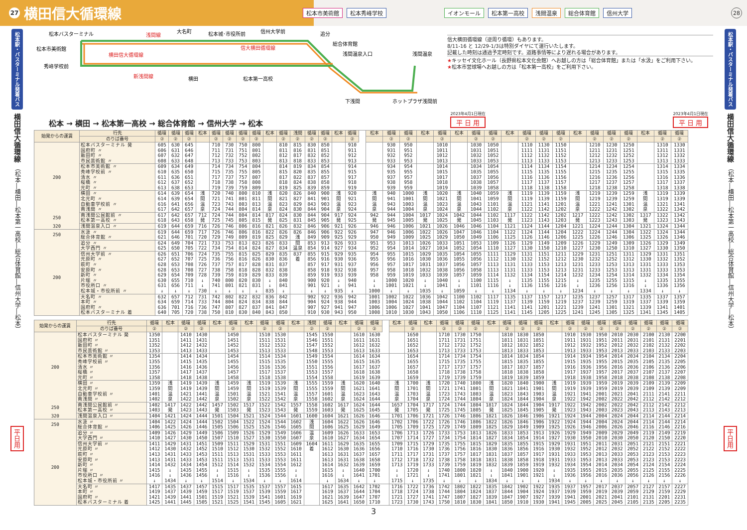27
横田信大循環線
松本市美術館 松本秀峰学校 イオンモール 松本第一高校 浅間温泉 総合体育館 信州大学
28
松本駅・バスターミナル発着バス
横田信大循環線 （松本―横田―松本第一高校―総合体育館―信州大学―松本）
平日用
松本バスターミナル
浅間線
大名町
松本城･市役所前
信州大学前
追分
総合体育館
松本市美術館
横田信大循環線
信大横田循環線
浅間温泉入口
浅間温泉
秀峰学校前
新浅間線
横田
松本第一高校
下浅間
ホットプラザ浅間前
信大横田循環線（逆周り循環）もあります。
8/11-16 と 12/29-1/3は特別ダイヤにて運行いたします。
記載した時刻は通過予定時刻です。道路事情等により遅れる場合があります。
★キッセイ文化ホール（長野県松本文化会館）へお越しの方は「総合体育館」または「水汲」をご利用下さい。
★松本市営球場へお越しの方は「松本第一高校」をご利用下さい。
松本 → 横田 → 松本第一高校 → 総合体育館 → 信州大学 → 松本
2023年4月1日現在
平 日 用
2023年4月1日現在
平 日 用
| 始発からの運賃 | 行先 | 循環 | 循環 | 循環 | 松本 | 循環 | 循環 | 循環 | 循環 | 松本 | 循環 | 浅間 | 循環 | 循環 | 松本 | 循環 | | 松本 | 循環 | 循環 | 松本 | 循環 | 松本 | 循環 | 循環 | 松本 | 循環 | 循環 | 循環 | 松本 | 循環 | 循環 | 循環 | 松本 | 循環 | 循環 |
| | のりば番号 | ② | ② | ② | | ② | ② | ② | ② | | ② | ② | ② | ② | | ② | | | ② | ② | | ② | | ② | ② | | ② | ② | ② | | ② | ② | ② | | ② | ② |
| 200 | 松本バスターミナル 発 | 605 | 630 | 645 | | 710 | 730 | 750 | 800 | | 810 | 815 | 830 | 850 | | 910 | | | 930 | 950 | | 1010 | | 1030 | 1050 | | 1110 | 1130 | 1150 | | 1210 | 1230 | 1250 | | 1310 | 1330 |
| | 国府町 〃 | 606 | 631 | 646 | | 711 | 731 | 751 | 801 | | 811 | 816 | 831 | 851 | | 911 | | | 931 | 951 | | 1011 | | 1031 | 1051 | | 1111 | 1131 | 1151 | | 1211 | 1231 | 1251 | | 1311 | 1331 |
| | 飯田町 〃 | 607 | 632 | 647 | | 712 | 732 | 752 | 802 | | 812 | 817 | 832 | 852 | | 912 | | | 932 | 952 | | 1012 | | 1032 | 1052 | | 1112 | 1132 | 1152 | | 1212 | 1232 | 1252 | | 1312 | 1332 |
| | 市民芸術館 〃 | 608 | 633 | 648 | | 713 | 733 | 753 | 803 | | 813 | 818 | 833 | 853 | | 913 | | | 933 | 953 | | 1013 | | 1033 | 1053 | | 1113 | 1133 | 1153 | | 1213 | 1233 | 1253 | | 1313 | 1333 |
| | 松本市美術館 〃 | 609 | 634 | 649 | | 714 | 734 | 754 | 804 | | 814 | 819 | 834 | 854 | | 914 | | | 934 | 954 | | 1014 | | 1034 | 1054 | | 1114 | 1134 | 1154 | | 1214 | 1234 | 1254 | | 1314 | 1334 |
| | 秀峰学校前 〃 | 610 | 635 | 650 | | 715 | 735 | 755 | 805 | | 815 | 820 | 835 | 855 | | 915 | | | 935 | 955 | | 1015 | | 1035 | 1055 | | 1115 | 1135 | 1155 | | 1215 | 1235 | 1255 | | 1315 | 1335 |
| | 清水 〃 | 611 | 636 | 651 | | 717 | 737 | 757 | 807 | | 817 | 822 | 837 | 857 | | 917 | | | 937 | 957 | | 1017 | | 1037 | 1056 | | 1116 | 1136 | 1156 | | 1216 | 1236 | 1256 | | 1316 | 1336 |
| | 桜橋 〃 | 612 | 637 | 652 | | 718 | 738 | 758 | 808 | | 818 | 824 | 838 | 858 | | 918 | | | 938 | 958 | | 1018 | | 1038 | 1057 | | 1117 | 1137 | 1157 | | 1217 | 1237 | 1257 | | 1317 | 1337 |
| | 元町 〃 | 613 | 638 | 653 | | 719 | 739 | 759 | 809 | | 819 | 825 | 839 | 859 | | 919 | | | 939 | 959 | | 1019 | | 1039 | 1058 | | 1118 | 1138 | 1158 | | 1218 | 1238 | 1258 | | 1318 | 1338 |
| | 横田 〃 | 614 | 639 | 654 | 浅 | 720 | 740 | 800 | 810 | 浅 | 820 | 826 | 840 | 900 | 浅 | 920 | | 浅 | 940 | 1000 | 浅 | 1020 | 浅 | 1040 | 1059 | 浅 | 1119 | 1139 | 1159 | 浅 | 1219 | 1239 | 1259 | 浅 | 1319 | 1339 |
| | 北元町 〃 | 614 | 639 | 654 | 間 | 721 | 741 | 801 | 811 | 間 | 821 | 827 | 841 | 901 | 間 | 921 | | 間 | 941 | 1001 | 間 | 1021 | 間 | 1041 | 1059 | 間 | 1119 | 1139 | 1159 | 間 | 1219 | 1239 | 1259 | 間 | 1319 | 1339 |
| | 自動車学校前 〃 | 616 | 641 | 656 | 温 | 723 | 743 | 803 | 813 | 温 | 823 | 829 | 843 | 903 | 温 | 923 | | 温 | 943 | 1003 | 温 | 1023 | 温 | 1043 | 1101 | 温 | 1121 | 1141 | 1201 | 温 | 1221 | 1241 | 1301 | 温 | 1321 | 1341 |
| | 南浅間 〃 | 617 | 642 | 657 | 泉 | 724 | 744 | 804 | 814 | 泉 | 824 | 830 | 844 | 904 | 泉 | 924 | | 泉 | 944 | 1004 | 泉 | 1024 | 泉 | 1044 | 1102 | 泉 | 1122 | 1142 | 1202 | 泉 | 1222 | 1242 | 1302 | 泉 | 1322 | 1342 |
| 250 | 南浅間公民館前 〃 | 617 | 642 | 657 | 712 | 724 | 744 | 804 | 814 | 817 | 824 | 830 | 844 | 904 | 917 | 924 | | 942 | 944 | 1004 | 1017 | 1024 | 1042 | 1044 | 1102 | 1117 | 1122 | 1142 | 1202 | 1217 | 1222 | 1242 | 1302 | 1317 | 1322 | 1342 |
| | 松本第一高校 〃 | 618 | 643 | 658 | 発 | 725 | 745 | 805 | 815 | 発 | 825 | 831 | 845 | 905 | 発 | 925 | | 発 | 945 | 1005 | 発 | 1025 | 発 | 1045 | 1103 | 発 | 1123 | 1143 | 1203 | 発 | 1223 | 1243 | 1303 | 発 | 1323 | 1343 |
| 320 | 浅間温泉入口 〃 | 619 | 644 | 659 | 716 | 726 | 746 | 806 | 816 | 821 | 826 | 832 | 846 | 906 | 921 | 926 | | 946 | 946 | 1006 | 1021 | 1026 | 1046 | 1046 | 1104 | 1121 | 1124 | 1144 | 1204 | 1221 | 1224 | 1244 | 1304 | 1321 | 1324 | 1344 |
| 250 | 水汲 〃 | 619 | 644 | 659 | 717 | 726 | 746 | 806 | 816 | 822 | 826 | 826 | 846 | 906 | 922 | 926 | | 947 | 946 | 1006 | 1022 | 1026 | 1047 | 1046 | 1104 | 1122 | 1124 | 1144 | 1204 | 1222 | 1224 | 1244 | 1304 | 1322 | 1324 | 1344 |
| | 総合体育館 〃 | 621 | 646 | 701 | 720 | 729 | 749 | 809 | 819 | 825 | 829 | 浅 | 849 | 909 | 925 | 929 | | 950 | 949 | 1009 | 1025 | 1029 | 1050 | 1049 | 1106 | 1125 | 1126 | 1146 | 1206 | 1225 | 1226 | 1246 | 1306 | 1325 | 1326 | 1346 |
| 200 | 追分 〃 | 624 | 649 | 704 | 721 | 733 | 753 | 813 | 823 | 826 | 833 | 間 | 853 | 913 | 926 | 933 | | 951 | 953 | 1013 | 1026 | 1033 | 1051 | 1053 | 1109 | 1126 | 1129 | 1149 | 1209 | 1226 | 1229 | 1249 | 1309 | 1326 | 1329 | 1349 |
| | 大学西門 〃 | 625 | 650 | 705 | 722 | 734 | 754 | 814 | 824 | 827 | 834 | 温泉 | 854 | 914 | 927 | 934 | | 952 | 954 | 1014 | 1027 | 1034 | 1052 | 1054 | 1110 | 1127 | 1130 | 1150 | 1210 | 1227 | 1230 | 1250 | 1310 | 1327 | 1330 | 1350 |
| | 信州大学前 〃 | 626 | 651 | 706 | 724 | 735 | 755 | 815 | 825 | 829 | 835 | 837 | 855 | 915 | 929 | 935 | | 954 | 955 | 1015 | 1029 | 1035 | 1054 | 1055 | 1111 | 1129 | 1131 | 1151 | 1211 | 1229 | 1231 | 1251 | 1311 | 1329 | 1331 | 1351 |
| | 元原町 〃 | 627 | 652 | 707 | 725 | 736 | 756 | 816 | 826 | 830 | 836 | 着 | 856 | 916 | 930 | 936 | | 955 | 956 | 1016 | 1030 | 1036 | 1055 | 1056 | 1112 | 1130 | 1132 | 1152 | 1212 | 1230 | 1232 | 1252 | 1312 | 1330 | 1332 | 1352 |
| | 萩町 〃 | 628 | 653 | 708 | 726 | 737 | 757 | 817 | 828 | 831 | 837 | | 857 | 917 | 931 | 937 | | 956 | 957 | 1017 | 1031 | 1037 | 1056 | 1057 | 1113 | 1131 | 1133 | 1153 | 1213 | 1231 | 1233 | 1253 | 1313 | 1331 | 1333 | 1353 |
| | 安原町 〃 | 628 | 653 | 708 | 727 | 738 | 758 | 818 | 828 | 832 | 838 | | 858 | 918 | 932 | 938 | | 957 | 958 | 1018 | 1032 | 1038 | 1056 | 1058 | 1113 | 1131 | 1133 | 1153 | 1213 | 1231 | 1233 | 1253 | 1313 | 1331 | 1333 | 1353 |
| | 新町 〃 | 629 | 654 | 709 | 728 | 739 | 759 | 819 | 829 | 833 | 839 | | 859 | 919 | 933 | 939 | | 958 | 959 | 1019 | 1033 | 1039 | 1057 | 1059 | 1114 | 1132 | 1134 | 1154 | 1214 | 1232 | 1234 | 1254 | 1314 | 1332 | 1334 | 1354 |
| | 片端 〃 | 630 | 655 | 710 | ↓ | 740 | 800 | 820 | 830 | ↓ | 840 | | 900 | 920 | ↓ | 940 | | ↓ | 1000 | 1020 | ↓ | 1040 | ↓ | 1100 | 1115 | ↓ | 1135 | 1155 | 1215 | ↓ | 1235 | 1255 | 1315 | ↓ | 1335 | 1355 |
| | 市役所口 〃 | 631 | 656 | 711 | ↓ | 741 | 801 | 821 | 831 | ↓ | 841 | | 901 | 921 | ↓ | 941 | | ↓ | 1001 | 1021 | ↓ | 1041 | ↓ | 1101 | 1116 | ↓ | 1136 | 1156 | 1216 | ↓ | 1236 | 1256 | 1316 | ↓ | 1336 | 1356 |
| | 松本城・市役所前 〃 | ↓ | ↓ | ↓ | 730 | ↓ | ↓ | ↓ | ↓ | 835 | ↓ | | ↓ | ↓ | 935 | ↓ | | 1000 | ↓ | ↓ | 1035 | ↓ | 1059 | ↓ | ↓ | 1134 | ↓ | ↓ | ↓ | 1234 | ↓ | ↓ | ↓ | 1334 | ↓ | ↓ |
| | 大名町 〃 | 632 | 657 | 712 | 731 | 742 | 802 | 822 | 832 | 836 | 842 | | 902 | 922 | 936 | 942 | | 1001 | 1002 | 1022 | 1036 | 1042 | 1100 | 1102 | 1117 | 1135 | 1137 | 1157 | 1217 | 1235 | 1237 | 1257 | 1317 | 1335 | 1337 | 1357 |
| | 本町 〃 | 634 | 659 | 714 | 733 | 744 | 804 | 824 | 834 | 838 | 844 | | 904 | 924 | 938 | 944 | | 1003 | 1004 | 1024 | 1038 | 1044 | 1102 | 1104 | 1119 | 1137 | 1139 | 1159 | 1219 | 1237 | 1239 | 1259 | 1319 | 1337 | 1339 | 1359 |
| | 国府町 〃 | 636 | 701 | 716 | 736 | 747 | 807 | 827 | 837 | 841 | 847 | | 907 | 927 | 941 | 947 | | 1006 | 1006 | 1027 | 1041 | 1047 | 1104 | 1107 | 1121 | 1141 | 1141 | 1201 | 1221 | 1239 | 1241 | 1301 | 1321 | 1339 | 1341 | 1401 |
| | 松本バスターミナル 着 | 640 | 705 | 720 | 738 | 750 | 810 | 830 | 840 | 843 | 850 | | 910 | 930 | 943 | 950 | | 1008 | 1010 | 1030 | 1043 | 1050 | 1106 | 1110 | 1125 | 1141 | 1145 | 1205 | 1225 | 1241 | 1245 | 1305 | 1325 | 1341 | 1345 | 1405 |
| 始発からの運賃 | 行先 | 循環 | 松本 | 循環 | 循環 | 松本 | 循環 | 松本 | 循環 | 循環 | 松本 | 浅間 | 循環 | 松本 | 循環 | 循環 | | 松本 | 循環 | 松本 | 循環 | 循環 | 循環 | 松本 | 循環 | 循環 | 循環 | 松本 | 循環 | 循環 | 循環 | 循環 | 循環 | 循環 | 循環 | 循環 |
| | のりば番号 | ② | | ② | ② | | ② | | ② | ② | | ② | ② | | ② | ② | | | ② | | ② | ② | ② | | ② | ② | ② | | ② | ② | ② | ② | ② | ② | ② | ② |
| 200 | 松本バスターミナル 発 | 1350 | | 1410 | 1430 | | 1450 | | 1510 | 1530 | | 1545 | 1550 | | 1610 | 1630 | | | 1650 | | 1710 | 1730 | 1750 | | 1810 | 1830 | 1850 | | 1910 | 1930 | 1950 | 2010 | 2030 | 2100 | 2130 | 2200 |
| | 国府町 〃 | 1351 | | 1411 | 1431 | | 1451 | | 1511 | 1531 | | 1546 | 1551 | | 1611 | 1631 | | | 1651 | | 1711 | 1731 | 1751 | | 1811 | 1831 | 1851 | | 1911 | 1931 | 1951 | 2011 | 2031 | 2101 | 2131 | 2201 |
| | 飯田町 〃 | 1352 | | 1412 | 1432 | | 1452 | | 1512 | 1532 | | 1547 | 1552 | | 1612 | 1632 | | | 1652 | | 1712 | 1732 | 1752 | | 1812 | 1832 | 1852 | | 1912 | 1932 | 1952 | 2012 | 2032 | 2102 | 2132 | 2202 |
| | 市民芸術館 〃 | 1353 | | 1413 | 1433 | | 1453 | | 1513 | 1533 | | 1548 | 1553 | | 1613 | 1633 | | | 1653 | | 1713 | 1733 | 1753 | | 1813 | 1833 | 1853 | | 1913 | 1933 | 1953 | 2013 | 2033 | 2103 | 2133 | 2203 |
| | 松本市美術館 〃 | 1354 | | 1414 | 1434 | | 1454 | | 1514 | 1534 | | 1549 | 1554 | | 1614 | 1634 | | | 1654 | | 1714 | 1734 | 1754 | | 1814 | 1834 | 1854 | | 1914 | 1934 | 1954 | 2014 | 2034 | 2104 | 2134 | 2204 |
| | 秀峰学校前 〃 | 1355 | | 1415 | 1435 | | 1455 | | 1515 | 1535 | | 1550 | 1555 | | 1615 | 1635 | | | 1655 | | 1715 | 1735 | 1755 | | 1815 | 1835 | 1855 | | 1915 | 1935 | 1955 | 2015 | 2035 | 2105 | 2135 | 2205 |
| | 清水 〃 | 1356 | | 1416 | 1436 | | 1456 | | 1516 | 1536 | | 1551 | 1556 | | 1617 | 1637 | | | 1657 | | 1717 | 1737 | 1757 | | 1817 | 1837 | 1857 | | 1916 | 1936 | 1956 | 2016 | 2036 | 2106 | 2136 | 2206 |
| | 桜橋 〃 | 1357 | | 1417 | 1437 | | 1457 | | 1517 | 1537 | | 1553 | 1557 | | 1618 | 1638 | | | 1658 | | 1718 | 1738 | 1758 | | 1818 | 1838 | 1858 | | 1917 | 1937 | 1957 | 2017 | 2037 | 2107 | 2137 | 2207 |
| | 元町 〃 | 1358 | | 1418 | 1438 | | 1458 | | 1518 | 1538 | | 1554 | 1558 | | 1619 | 1639 | | | 1659 | | 1719 | 1739 | 1759 | | 1819 | 1839 | 1859 | | 1918 | 1938 | 1958 | 2018 | 2038 | 2108 | 2138 | 2208 |
| | 横田 〃 | 1359 | 浅 | 1419 | 1439 | 浅 | 1459 | 浅 | 1519 | 1539 | 浅 | 1555 | 1559 | 浅 | 1620 | 1640 | | 浅 | 1700 | 浅 | 1720 | 1740 | 1800 | 浅 | 1820 | 1840 | 1900 | 浅 | 1919 | 1939 | 1959 | 2019 | 2039 | 2109 | 2139 | 2209 |
| | 北元町 〃 | 1359 | 間 | 1419 | 1439 | 間 | 1459 | 間 | 1519 | 1539 | 間 | 1555 | 1559 | 間 | 1621 | 1641 | | 間 | 1701 | 間 | 1721 | 1741 | 1801 | 間 | 1821 | 1841 | 1901 | 間 | 1919 | 1939 | 1959 | 2019 | 2039 | 2109 | 2139 | 2209 |
| | 自動車学校前 〃 | 1401 | 温 | 1421 | 1441 | 温 | 1501 | 温 | 1521 | 1541 | 温 | 1557 | 1601 | 温 | 1623 | 1643 | | 温 | 1703 | 温 | 1723 | 1743 | 1803 | 温 | 1823 | 1843 | 1903 | 温 | 1921 | 1941 | 2001 | 2021 | 2041 | 2111 | 2141 | 2211 |
| | 南浅間 〃 | 1402 | 泉 | 1422 | 1442 | 泉 | 1502 | 泉 | 1522 | 1542 | 泉 | 1558 | 1602 | 泉 | 1624 | 1644 | | 泉 | 1704 | 泉 | 1724 | 1744 | 1804 | 泉 | 1824 | 1844 | 1904 | 泉 | 1922 | 1942 | 2002 | 2022 | 2042 | 2112 | 2142 | 2212 |
| 250 | 南浅間公民館前 〃 | 1402 | 1417 | 1422 | 1442 | 1457 | 1502 | 1517 | 1522 | 1542 | 1557 | 1558 | 1602 | 1617 | 1624 | 1644 | | 1657 | 1704 | 1717 | 1724 | 1744 | 1804 | 1817 | 1824 | 1844 | 1904 | 1917 | 1922 | 1942 | 2002 | 2022 | 2042 | 2112 | 2142 | 2212 |
| | 松本第一高校 〃 | 1403 | 発 | 1423 | 1443 | 発 | 1503 | 発 | 1523 | 1543 | 発 | 1559 | 1603 | 発 | 1625 | 1645 | | 発 | 1705 | 発 | 1725 | 1745 | 1805 | 発 | 1825 | 1845 | 1905 | 発 | 1923 | 1943 | 2003 | 2023 | 2043 | 2113 | 2143 | 2213 |
| 320 | 浅間温泉入口 〃 | 1404 | 1421 | 1424 | 1444 | 1501 | 1504 | 1521 | 1524 | 1544 | 1601 | 1600 | 1604 | 1621 | 1626 | 1646 | | 1701 | 1706 | 1721 | 1726 | 1746 | 1806 | 1821 | 1826 | 1846 | 1906 | 1921 | 1924 | 1944 | 2004 | 2024 | 2044 | 2114 | 2144 | 2214 |
| 250 | 水汲 〃 | 1404 | 1422 | 1424 | 1444 | 1502 | 1504 | 1522 | 1524 | 1544 | 1602 | 浅 | 1604 | 1622 | 1626 | 1646 | | 1702 | 1706 | 1722 | 1726 | 1746 | 1806 | 1822 | 1826 | 1846 | 1906 | 1922 | 1924 | 1944 | 2004 | 2024 | 2044 | 2114 | 2144 | 2214 |
| | 総合体育館 〃 | 1406 | 1425 | 1426 | 1446 | 1505 | 1506 | 1525 | 1526 | 1546 | 1605 | 間 | 1606 | 1625 | 1629 | 1649 | | 1705 | 1709 | 1725 | 1729 | 1749 | 1809 | 1825 | 1829 | 1849 | 1909 | 1925 | 1926 | 1946 | 2006 | 2026 | 2046 | 2116 | 2146 | 2216 |
| 200 | 追分 〃 | 1409 | 1426 | 1429 | 1449 | 1506 | 1509 | 1526 | 1529 | 1549 | 1606 | 温 | 1609 | 1626 | 1633 | 1653 | | 1706 | 1713 | 1726 | 1733 | 1753 | 1813 | 1826 | 1833 | 1853 | 1913 | 1926 | 1929 | 1949 | 2009 | 2029 | 2049 | 2119 | 2149 | 2219 |
| | 大学西門 〃 | 1410 | 1427 | 1430 | 1450 | 1507 | 1510 | 1527 | 1530 | 1550 | 1607 | 泉 | 1610 | 1627 | 1634 | 1654 | | 1707 | 1714 | 1727 | 1734 | 1754 | 1814 | 1827 | 1834 | 1854 | 1914 | 1927 | 1930 | 1950 | 2010 | 2030 | 2050 | 2120 | 2150 | 2220 |
| | 信州大学前 〃 | 1411 | 1429 | 1431 | 1451 | 1509 | 1511 | 1529 | 1531 | 1551 | 1609 | 1604 | 1611 | 1629 | 1635 | 1655 | | 1709 | 1715 | 1729 | 1735 | 1755 | 1815 | 1829 | 1835 | 1855 | 1915 | 1929 | 1931 | 1951 | 2011 | 2031 | 2051 | 2121 | 2151 | 2221 |
| | 元原町 〃 | 1412 | 1430 | 1432 | 1452 | 1510 | 1512 | 1530 | 1532 | 1552 | 1610 | 着 | 1612 | 1630 | 1636 | 1656 | | 1710 | 1716 | 1730 | 1736 | 1756 | 1816 | 1830 | 1836 | 1856 | 1916 | 1930 | 1932 | 1952 | 2012 | 2032 | 2052 | 2122 | 2152 | 2222 |
| | 萩町 〃 | 1413 | 1431 | 1433 | 1453 | 1511 | 1513 | 1531 | 1533 | 1553 | 1611 | | 1613 | 1631 | 1637 | 1657 | | 1711 | 1717 | 1731 | 1737 | 1757 | 1817 | 1831 | 1837 | 1857 | 1917 | 1931 | 1933 | 1953 | 2013 | 2033 | 2053 | 2123 | 2153 | 2223 |
| | 安原町 〃 | 1413 | 1431 | 1433 | 1453 | 1511 | 1513 | 1531 | 1533 | 1553 | 1611 | | 1613 | 1631 | 1638 | 1658 | | 1712 | 1718 | 1732 | 1738 | 1758 | 1818 | 1831 | 1838 | 1858 | 1918 | 1931 | 1933 | 1953 | 2013 | 2033 | 2053 | 2123 | 2153 | 2223 |
| | 新町 〃 | 1414 | 1432 | 1434 | 1454 | 1512 | 1514 | 1532 | 1534 | 1554 | 1612 | | 1614 | 1632 | 1639 | 1659 | | 1713 | 1719 | 1733 | 1739 | 1759 | 1819 | 1832 | 1839 | 1859 | 1919 | 1932 | 1934 | 1954 | 2014 | 2034 | 2054 | 2124 | 2154 | 2224 |
| | 片端 〃 | 1415 | ↓ | 1435 | 1455 | ↓ | 1515 | ↓ | 1535 | 1555 | ↓ | | 1615 | ↓ | 1640 | 1700 | | ↓ | 1720 | ↓ | 1740 | 1800 | 1820 | ↓ | 1840 | 1900 | 1920 | ↓ | 1935 | 1955 | 2015 | 2035 | 2055 | 2125 | 2155 | 2225 |
| | 市役所口 〃 | 1416 | ↓ | 1436 | 1456 | ↓ | 1516 | ↓ | 1536 | 1556 | ↓ | | 1616 | ↓ | 1641 | 1701 | | ↓ | 1721 | ↓ | 1741 | 1801 | 1821 | ↓ | 1841 | 1901 | 1921 | ↓ | 1936 | 1956 | 2016 | 2036 | 2056 | 2126 | 2156 | 2226 |
| | 松本城・市役所前 〃 | ↓ | 1434 | ↓ | ↓ | 1514 | ↓ | 1534 | ↓ | ↓ | 1614 | | ↓ | 1634 | ↓ | ↓ | | 1715 | ↓ | 1735 | ↓ | ↓ | ↓ | 1834 | ↓ | ↓ | ↓ | 1934 | ↓ | ↓ | ↓ | ↓ | ↓ | ↓ | ↓ | ↓ |
| | 大名町 〃 | 1417 | 1435 | 1437 | 1457 | 1515 | 1517 | 1535 | 1537 | 1557 | 1615 | | 1617 | 1635 | 1642 | 1702 | | 1716 | 1722 | 1736 | 1742 | 1802 | 1822 | 1835 | 1842 | 1902 | 1922 | 1935 | 1937 | 1957 | 2017 | 2037 | 2057 | 2127 | 2157 | 2227 |
| | 本町 〃 | 1419 | 1437 | 1439 | 1459 | 1517 | 1519 | 1537 | 1539 | 1559 | 1617 | | 1619 | 1637 | 1644 | 1704 | | 1718 | 1724 | 1738 | 1744 | 1804 | 1824 | 1837 | 1844 | 1904 | 1924 | 1937 | 1939 | 1959 | 2019 | 2039 | 2059 | 2129 | 2159 | 2229 |
| | 国府町 〃 | 1421 | 1439 | 1441 | 1501 | 1519 | 1521 | 1539 | 1541 | 1601 | 1619 | | 1621 | 1639 | 1647 | 1707 | | 1721 | 1727 | 1741 | 1747 | 1807 | 1827 | 1839 | 1847 | 1907 | 1927 | 1939 | 1941 | 2001 | 2021 | 2041 | 2101 | 2131 | 2201 | 2231 |
| | 松本バスターミナル 着 | 1425 | 1441 | 1445 | 1505 | 1521 | 1525 | 1541 | 1545 | 1605 | 1621 | | 1625 | 1641 | 1650 | 1710 | | 1723 | 1730 | 1743 | 1750 | 1810 | 1830 | 1841 | 1850 | 1910 | 1930 | 1941 | 1945 | 2005 | 2025 | 2045 | 2105 | 2135 | 2205 | 2235 |
3
松本駅・バスターミナル発着バス
横田信大循環線 （松本―横田―松本第一高校―総合体育館―信州大学―松本）
平日用